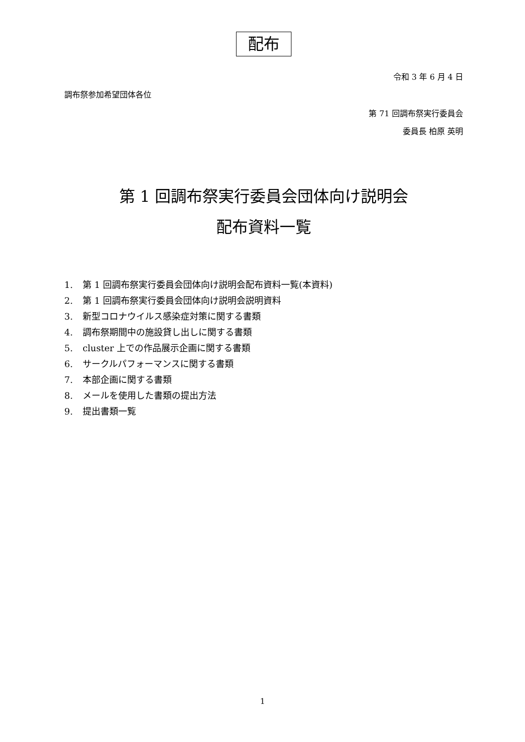配布
令和 3 年 6 月 4 日
調布祭参加希望団体各位
第 71 回調布祭実行委員会
委員長 柏原 英明
第 1 回調布祭実行委員会団体向け説明会
配布資料一覧
1. 第 1 回調布祭実行委員会団体向け説明会配布資料一覧(本資料)
2. 第 1 回調布祭実行委員会団体向け説明会説明資料
3. 新型コロナウイルス感染症対策に関する書類
4. 調布祭期間中の施設貸し出しに関する書類
5. cluster 上での作品展示企画に関する書類
6. サークルパフォーマンスに関する書類
7. 本部企画に関する書類
8. メールを使用した書類の提出方法
9. 提出書類一覧
1